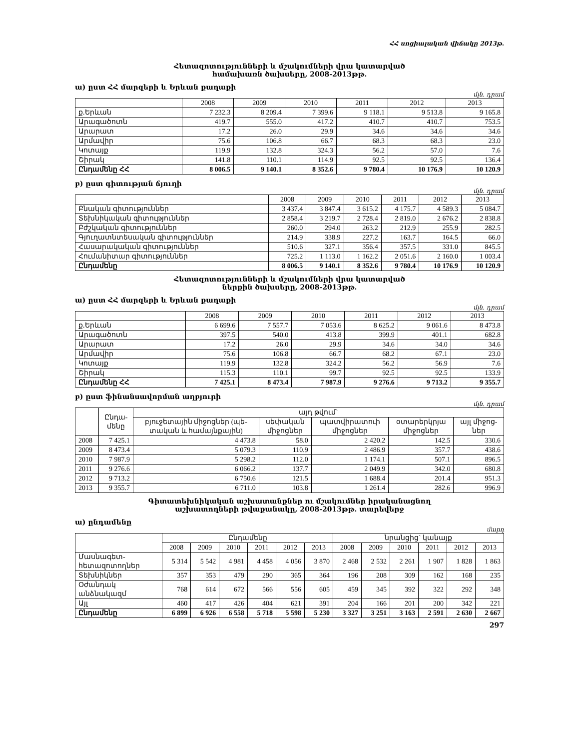ՀՀ սոցիալական վիճակը 2013թ.
Հետազոտությունների և մշակումների վրա կատարված
համախառն ծախսերը, 2008-2013թթ.
ա) ըստ ՀՀ մարզերի և Երևան քաղաքի
մլն. դրամ
| | 2008 | 2009 | 2010 | 2011 | 2012 | 2013 |
| --- | --- | --- | --- | --- | --- | --- |
| ք.Երևան | 7 232.3 | 8 209.4 | 7 399.6 | 9 118.1 | 9 513.8 | 9 165.8 |
| Արագածոտն | 419.7 | 555.0 | 417.2 | 410.7 | 410.7 | 753.5 |
| Արարատ | 17.2 | 26.0 | 29.9 | 34.6 | 34.6 | 34.6 |
| Արմավիր | 75.6 | 106.8 | 66.7 | 68.3 | 68.3 | 23.0 |
| Կոտայք | 119.9 | 132.8 | 324.3 | 56.2 | 57.0 | 7.6 |
| Շիրակ | 141.8 | 110.1 | 114.9 | 92.5 | 92.5 | 136.4 |
| Ընդամենը ՀՀ | 8 006.5 | 9 140.1 | 8 352.6 | 9 780.4 | 10 176.9 | 10 120.9 |
բ) ըստ գիտության ճյուղի
մլն. դրամ
| | 2008 | 2009 | 2010 | 2011 | 2012 | 2013 |
| --- | --- | --- | --- | --- | --- | --- |
| Բնական գիտություններ | 3 437.4 | 3 847.4 | 3 615.2 | 4 175.7 | 4 589.3 | 5 084.7 |
| Տեխնիկական գիտություններ | 2 858.4 | 3 219.7 | 2 728.4 | 2 819.0 | 2 676.2 | 2 838.8 |
| Բժշկական գիտություններ | 260.0 | 294.0 | 263.2 | 212.9 | 255.9 | 282.5 |
| Գյուղատնտեսական գիտություններ | 214.9 | 338.9 | 227.2 | 163.7 | 164.5 | 66.0 |
| Հասարակական գիտություններ | 510.6 | 327.1 | 356.4 | 357.5 | 331.0 | 845.5 |
| Հումանիտար գիտություններ | 725.2 | 1 113.0 | 1 162.2 | 2 051.6 | 2 160.0 | 1 003.4 |
| Ընդամենը | 8 006.5 | 9 140.1 | 8 352.6 | 9 780.4 | 10 176.9 | 10 120.9 |
Հետազոտությունների և մշակումների վրա կատարված
ներքին ծախսերը, 2008-2013թթ.
ա) ըստ ՀՀ մարզերի և Երևան քաղաքի
մլն. դրամ
| | 2008 | 2009 | 2010 | 2011 | 2012 | 2013 |
| --- | --- | --- | --- | --- | --- | --- |
| ք.Երևան | 6 699.6 | 7 557.7 | 7 053.6 | 8 625.2 | 9 061.6 | 8 473.8 |
| Արագածոտն | 397.5 | 540.0 | 413.8 | 399.9 | 401.1 | 682.8 |
| Արարատ | 17.2 | 26.0 | 29.9 | 34.6 | 34.0 | 34.6 |
| Արմավիր | 75.6 | 106.8 | 66.7 | 68.2 | 67.1 | 23.0 |
| Կոտայք | 119.9 | 132.8 | 324.2 | 56.2 | 56.9 | 7.6 |
| Շիրակ | 115.3 | 110.1 | 99.7 | 92.5 | 92.5 | 133.9 |
| Ընդամենը ՀՀ | 7 425.1 | 8 473.4 | 7 987.9 | 9 276.6 | 9 713.2 | 9 355.7 |
բ) ըստ ֆինանսավորման աղբյուրի
մլն. դրամ
| | Ընդա- մենը | այդ թվում` | | | | |
| --- | --- | --- | --- | --- | --- | --- |
| | | բյուջետային միջոցներ (պե- տական և համայնքային) | սեփական միջոցներ | պատվիրատուի միջոցներ | օտարերկրյա միջոցներ | այլ միջոց- ներ |
| 2008 | 7 425.1 | 4 473.8 | 58.0 | 2 420.2 | 142.5 | 330.6 |
| 2009 | 8 473.4 | 5 079.3 | 110.9 | 2 486.9 | 357.7 | 438.6 |
| 2010 | 7 987.9 | 5 298.2 | 112.0 | 1 174.1 | 507.1 | 896.5 |
| 2011 | 9 276.6 | 6 066.2 | 137.7 | 2 049.9 | 342.0 | 680.8 |
| 2012 | 9 713.2 | 6 750.6 | 121.5 | 1 688.4 | 201.4 | 951.3 |
| 2013 | 9 355.7 | 6 711.0 | 103.8 | 1 261.4 | 282.6 | 996.9 |
Գիտատեխնիկական աշխատանքներ ու մշակումներ իրականացնող
աշխատողների թվաքանակը, 2008-2013թթ. տարեվերջ
ա) ընդամենը
մարդ
| | Ընդամենը | | | | | | նրանցից` կանայք | | | | | |
| --- | --- | --- | --- | --- | --- | --- | --- | --- | --- | --- | --- | --- |
| | 2008 | 2009 | 2010 | 2011 | 2012 | 2013 | 2008 | 2009 | 2010 | 2011 | 2012 | 2013 |
| Մասնագետ- հետազոտողներ | 5 314 | 5 542 | 4 981 | 4 458 | 4 056 | 3 870 | 2 468 | 2 532 | 2 261 | 1 907 | 1 828 | 1 863 |
| Տեխնիկներ | 357 | 353 | 479 | 290 | 365 | 364 | 196 | 208 | 309 | 162 | 168 | 235 |
| Օժանդակ անձնակազմ | 768 | 614 | 672 | 566 | 556 | 605 | 459 | 345 | 392 | 322 | 292 | 348 |
| Այլ | 460 | 417 | 426 | 404 | 621 | 391 | 204 | 166 | 201 | 200 | 342 | 221 |
| Ընդամենը | 6 899 | 6 926 | 6 558 | 5 718 | 5 598 | 5 230 | 3 327 | 3 251 | 3 163 | 2 591 | 2 630 | 2 667 |
297